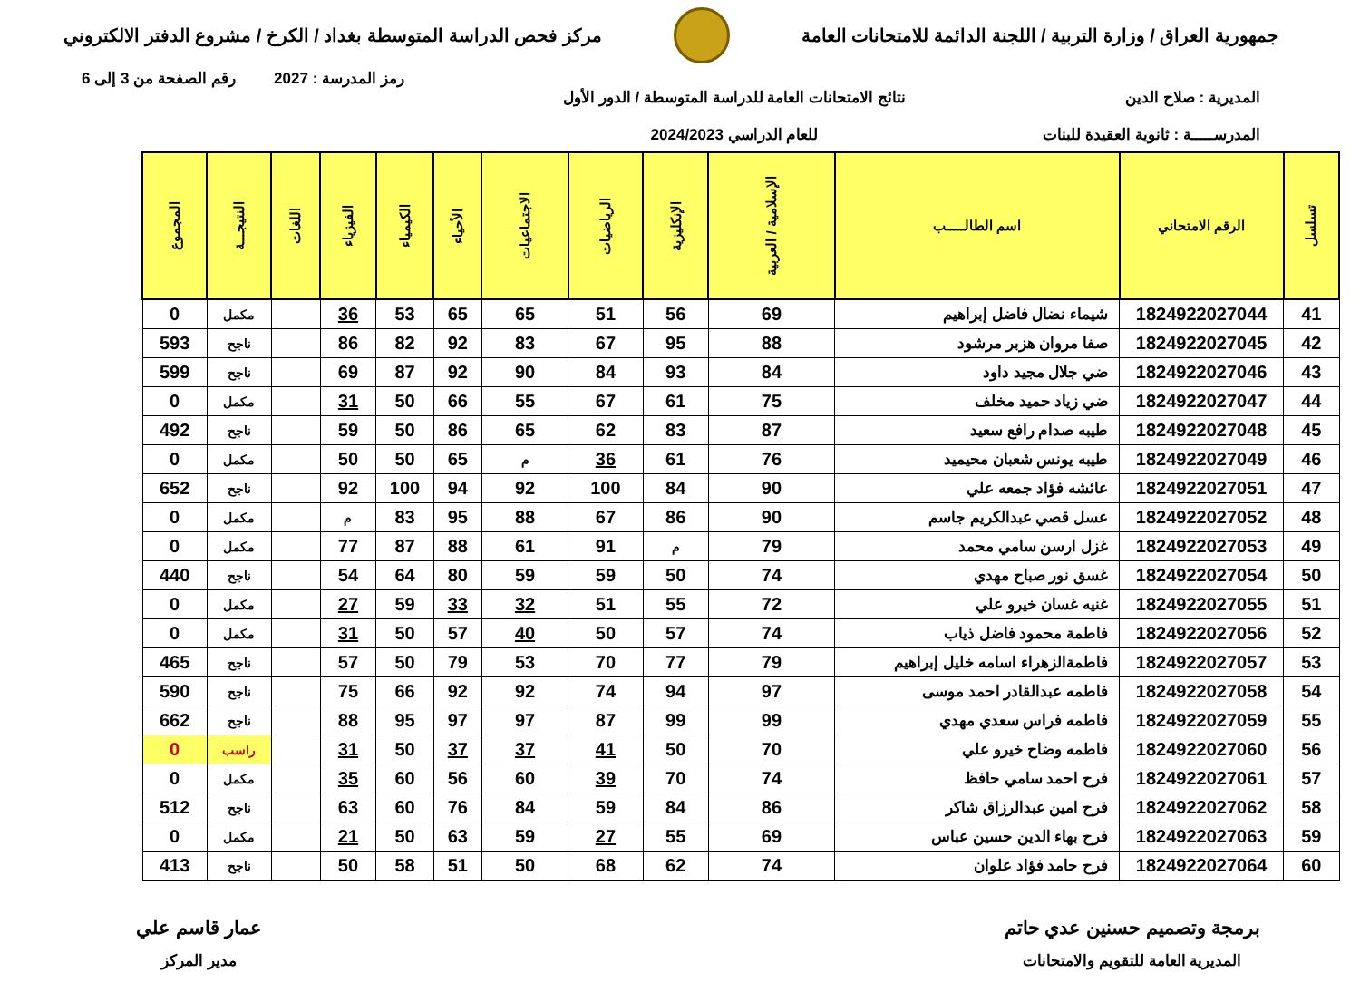جمهورية العراق / وزارة التربية / اللجنة الدائمة للامتحانات العامة
مركز فحص الدراسة المتوسطة بغداد / الكرخ / مشروع الدفتر الالكتروني
رمز المدرسة : 2027 رقم الصفحة من 3 إلى 6
المديرية : صلاح الدين
المدرســـــة : ثانوية العقيدة للبنات
نتائج الامتحانات العامة للدراسة المتوسطة / الدور الأول
للعام الدراسي 2024/2023
| تسلسل | الرقم الامتحاني | اسم الطالـــــب | الإسلامية / العربية | الإنكليزية | الرياضيات | الاجتماعيات | الأحياء | الكيمياء | الفيزياء | اللغات | النتيجـــة | المجموع |
| --- | --- | --- | --- | --- | --- | --- | --- | --- | --- | --- | --- | --- |
| 41 | 1824922027044 | شيماء نضال فاضل إبراهيم | 69 | 56 | 51 | 65 | 65 | 53 | 36 | | مكمل | 0 |
| 42 | 1824922027045 | صفا مروان هزبر مرشود | 88 | 95 | 67 | 83 | 92 | 82 | 86 | | ناجح | 593 |
| 43 | 1824922027046 | ضي جلال مجيد داود | 84 | 93 | 84 | 90 | 92 | 87 | 69 | | ناجح | 599 |
| 44 | 1824922027047 | ضي زياد حميد مخلف | 75 | 61 | 67 | 55 | 66 | 50 | 31 | | مكمل | 0 |
| 45 | 1824922027048 | طيبه صدام رافع سعيد | 87 | 83 | 62 | 65 | 86 | 50 | 59 | | ناجح | 492 |
| 46 | 1824922027049 | طيبه يونس شعبان محيميد | 76 | 61 | 36 | م | 65 | 50 | 50 | | مكمل | 0 |
| 47 | 1824922027051 | عائشه فؤاد جمعه علي | 90 | 84 | 100 | 92 | 94 | 100 | 92 | | ناجح | 652 |
| 48 | 1824922027052 | عسل قصي عبدالكريم جاسم | 90 | 86 | 67 | 88 | 95 | 83 | م | | مكمل | 0 |
| 49 | 1824922027053 | غزل ارسن سامي محمد | 79 | م | 91 | 61 | 88 | 87 | 77 | | مكمل | 0 |
| 50 | 1824922027054 | غسق نور صباح مهدي | 74 | 50 | 59 | 59 | 80 | 64 | 54 | | ناجح | 440 |
| 51 | 1824922027055 | غنيه غسان خيرو علي | 72 | 55 | 51 | 32 | 33 | 59 | 27 | | مكمل | 0 |
| 52 | 1824922027056 | فاطمة محمود فاضل ذياب | 74 | 57 | 50 | 40 | 57 | 50 | 31 | | مكمل | 0 |
| 53 | 1824922027057 | فاطمةالزهراء اسامه خليل إبراهيم | 79 | 77 | 70 | 53 | 79 | 50 | 57 | | ناجح | 465 |
| 54 | 1824922027058 | فاطمه عبدالقادر احمد موسى | 97 | 94 | 74 | 92 | 92 | 66 | 75 | | ناجح | 590 |
| 55 | 1824922027059 | فاطمه فراس سعدي مهدي | 99 | 99 | 87 | 97 | 97 | 95 | 88 | | ناجح | 662 |
| 56 | 1824922027060 | فاطمه وضاح خيرو علي | 70 | 50 | 41 | 37 | 37 | 50 | 31 | | راسب | 0 |
| 57 | 1824922027061 | فرح احمد سامي حافظ | 74 | 70 | 39 | 60 | 56 | 60 | 35 | | مكمل | 0 |
| 58 | 1824922027062 | فرح امين عبدالرزاق شاكر | 86 | 84 | 59 | 84 | 76 | 60 | 63 | | ناجح | 512 |
| 59 | 1824922027063 | فرح بهاء الدين حسين عباس | 69 | 55 | 27 | 59 | 63 | 50 | 21 | | مكمل | 0 |
| 60 | 1824922027064 | فرح حامد فؤاد علوان | 74 | 62 | 68 | 50 | 51 | 58 | 50 | | ناجح | 413 |
برمجة وتصميم حسنين عدي حاتم
المديرية العامة للتقويم والامتحانات
عمار قاسم علي
مدير المركز